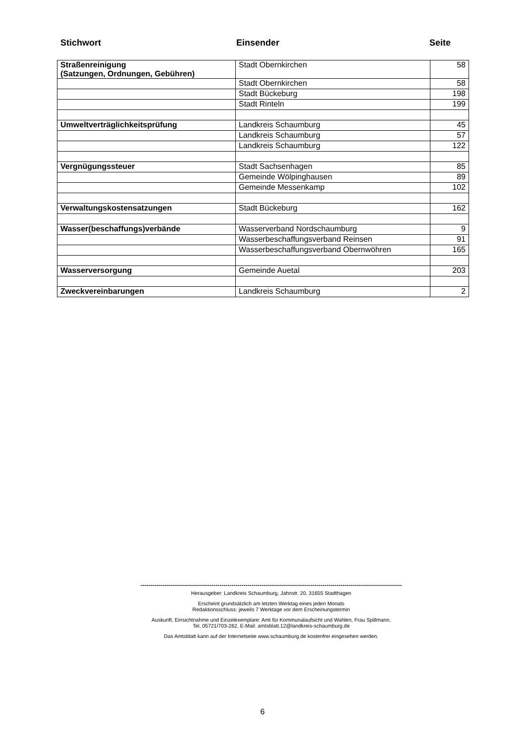Stichwort Einsender Seite
| Straßenreinigung (Satzungen, Ordnungen, Gebühren) | Stadt Obernkirchen | 58 |
| | Stadt Obernkirchen | 58 |
| | Stadt Bückeburg | 198 |
| | Stadt Rinteln | 199 |
| Umweltverträglichkeitsprüfung | Landkreis Schaumburg | 45 |
| | Landkreis Schaumburg | 57 |
| | Landkreis Schaumburg | 122 |
| Vergnügungssteuer | Stadt Sachsenhagen | 85 |
| | Gemeinde Wölpinghausen | 89 |
| | Gemeinde Messenkamp | 102 |
| Verwaltungskostensatzungen | Stadt Bückeburg | 162 |
| Wasser(beschaffungs)verbände | Wasserverband Nordschaumburg | 9 |
| | Wasserbeschaffungsverband Reinsen | 91 |
| | Wasserbeschaffungsverband Obernwöhren | 165 |
| Wasserversorgung | Gemeinde Auetal | 203 |
| Zweckvereinbarungen | Landkreis Schaumburg | 2 |
------------------------------------------------------------------------------------------------------------------------------------
Herausgeber: Landkreis Schaumburg, Jahnstr. 20, 31655 Stadthagen
Erscheint grundsätzlich am letzten Werktag eines jeden Monats
Redaktionsschluss: jeweils 7 Werktage vor dem Erscheinungstermin
Auskunft, Einsichtnahme und Einzelexemplare: Amt für Kommunalaufsicht und Wahlen, Frau Spillmann,
Tel. 05721/703-262, E-Mail: amtsblatt.12@landkreis-schaumburg.de
Das Amtsblatt kann auf der Internetseite www.schaumburg.de kostenfrei eingesehen werden.
6